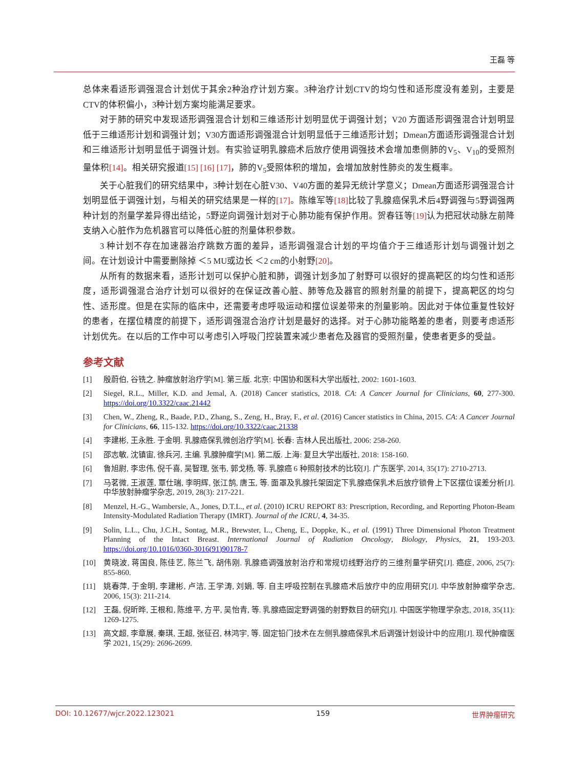王磊 等
总体来看适形调强混合计划优于其余2种治疗计划方案。3种治疗计划CTV的均匀性和适形度没有差别，主要是CTV的体积偏小，3种计划方案均能满足要求。
对于肺的研究中发现适形调强混合计划和三维适形计划明显优于调强计划；V20 方面适形调强混合计划明显低于三维适形计划和调强计划；V30方面适形调强混合计划明显低于三维适形计划；Dmean方面适形调强混合计划和三维适形计划明显低于调强计划。有实验证明乳腺癌术后放疗使用调强技术会增加患侧肺的V<sub>5</sub>、V<sub>10</sub>的受照剂量体积[14]。相关研究报道[15] [16] [17]，肺的V<sub>5</sub>受照体积的增加，会增加放射性肺炎的发生概率。
关于心脏我们的研究结果中，3种计划在心脏V30、V40方面的差异无统计学意义；Dmean方面适形调强混合计划明显低于调强计划，与相关的研究结果是一样的[17]。陈维军等[18] 比较了乳腺癌保乳术后4野调强与5野调强两种计划的剂量学差异得出结论，5野逆向调强计划对于心肺功能有保护作用。贺春钰等[19] 认为把冠状动脉左前降支纳入心脏作为危机器官可以降低心脏的剂量体积参数。
3 种计划不存在加速器治疗跳数方面的差异，适形调强混合计划的平均值介于三维适形计划与调强计划之间。在计划设计中需要删除掉 ＜5 MU或边长 ＜2 cm的小射野[20]。
从所有的数据来看，适形计划可以保护心脏和肺，调强计划多加了射野可以很好的提高靶区的均匀性和适形度，适形调强混合治疗计划可以很好的在保证改善心脏、肺等危及器官的照射剂量的前提下，提高靶区的均匀性、适形度。但是在实际的临床中，还需要考虑呼吸运动和摆位误差带来的剂量影响。因此对于体位重复性较好的患者，在摆位精度的前提下，适形调强混合治疗计划是最好的选择。对于心肺功能略差的患者，则要考虑适形计划优先。在以后的工作中可以考虑引入呼吸门控装置来减少患者危及器官的受照剂量，使患者更多的受益。
参考文献
[1] 殷蔚伯, 谷铣之. 肿瘤放射治疗学[M]. 第三版. 北京: 中国协和医科大学出版社, 2002: 1601-1603.
[2] Siegel, R.L., Miller, K.D. and Jemal, A. (2018) Cancer statistics, 2018. CA: A Cancer Journal for Clinicians, 60, 277-300. https://doi.org/10.3322/caac.21442
[3] Chen, W., Zheng, R., Baade, P.D., Zhang, S., Zeng, H., Bray, F., et al. (2016) Cancer statistics in China, 2015. CA: A Cancer Journal for Clinicians, 66, 115-132. https://doi.org/10.3322/caac.21338
[4] 李建彬, 王永胜. 于金明. 乳腺癌保乳微创治疗学[M]. 长春: 吉林人民出版社, 2006: 258-260.
[5] 邵志敏, 沈镇宙, 徐兵河, 主编. 乳腺肿瘤学[M]. 第二版. 上海: 复旦大学出版社, 2018: 158-160.
[6] 鲁旭尉, 李忠伟, 倪千喜, 吴智理, 张韦, 郭戈杨, 等. 乳腺癌 6 种照射技术的比较[J]. 广东医学, 2014, 35(17): 2710-2713.
[7] 马茗微, 王淑莲, 覃仕瑞, 李明辉, 张江鹄, 唐玉, 等. 面罩及乳腺托架固定下乳腺癌保乳术后放疗锁骨上下区摆位误差分析[J]. 中华放射肿瘤学杂志, 2019, 28(3): 217-221.
[8] Menzel, H.-G., Wambersie, A., Jones, D.T.L., et al. (2010) ICRU REPORT 83: Prescription, Recording, and Reporting Photon-Beam Intensity-Modulated Radiation Therapy (IMRT). Journal of the ICRU, 4, 34-35.
[9] Solin, L.L., Chu, J.C.H., Sontag, M.R., Brewster, L., Cheng, E., Doppke, K., et al. (1991) Three Dimensional Photon Treatment Planning of the Intact Breast. International Journal of Radiation Oncology, Biology, Physics, 21, 193-203. https://doi.org/10.1016/0360-3016(91)90178-7
[10] 黄晓波, 蒋国良, 陈佳艺, 陈兰飞, 胡伟刚. 乳腺癌调强放射治疗和常规切线野治疗的三维剂量学研究[J]. 癌症, 2006, 25(7): 855-860.
[11] 姚春萍, 于金明, 李建彬, 卢洁, 王学涛, 刘娟, 等. 自主呼吸控制在乳腺癌术后放疗中的应用研究[J]. 中华放射肿瘤学杂志, 2006, 15(3): 211-214.
[12] 王磊, 倪昕晔, 王根和, 陈维平, 方平, 吴怡青, 等. 乳腺癌固定野调强的射野数目的研究[J]. 中国医学物理学杂志, 2018, 35(11): 1269-1275.
[13] 高文超, 李章展, 秦琪, 王超, 张征召, 林鸿宇, 等. 固定铅门技术在左侧乳腺癌保乳术后调强计划设计中的应用[J]. 现代肿瘤医学 2021, 15(29): 2696-2699.
DOI: 10.12677/wjcr.2022.123021 159 世界肿瘤研究